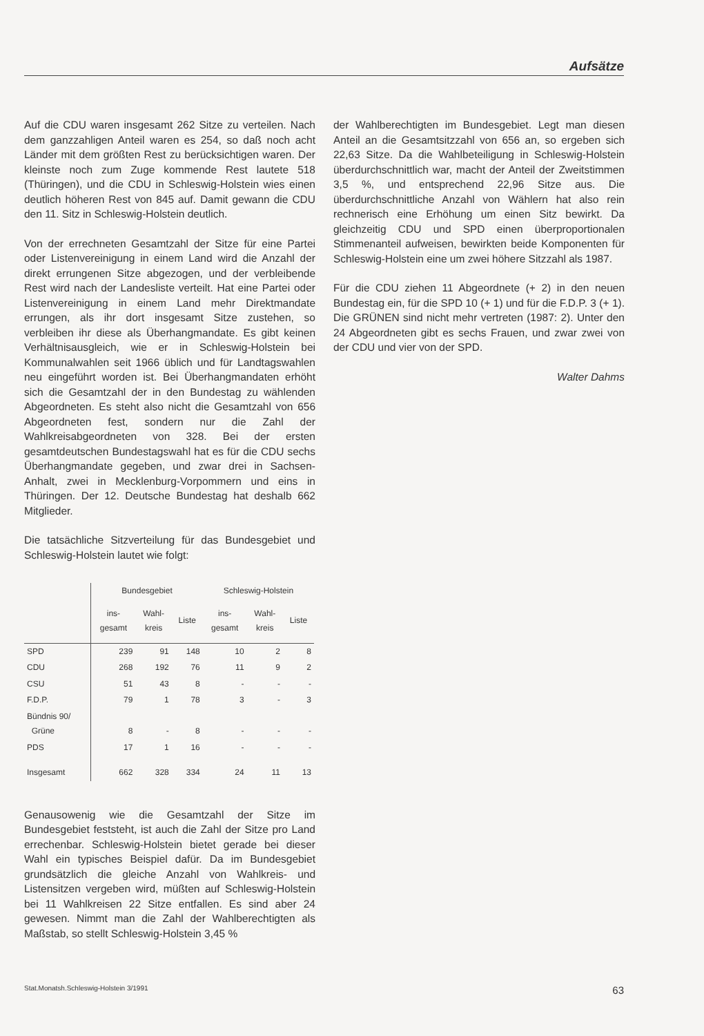Aufsätze
Auf die CDU waren insgesamt 262 Sitze zu verteilen. Nach dem ganzzahligen Anteil waren es 254, so daß noch acht Länder mit dem größten Rest zu berücksichtigen waren. Der kleinste noch zum Zuge kommende Rest lautete 518 (Thüringen), und die CDU in Schleswig-Holstein wies einen deutlich höheren Rest von 845 auf. Damit gewann die CDU den 11. Sitz in Schleswig-Holstein deutlich.
Von der errechneten Gesamtzahl der Sitze für eine Partei oder Listenvereinigung in einem Land wird die Anzahl der direkt errungenen Sitze abgezogen, und der verbleibende Rest wird nach der Landesliste verteilt. Hat eine Partei oder Listenvereinigung in einem Land mehr Direktmandate errungen, als ihr dort insgesamt Sitze zustehen, so verbleiben ihr diese als Überhangmandate. Es gibt keinen Verhältnisausgleich, wie er in Schleswig-Holstein bei Kommunalwahlen seit 1966 üblich und für Landtagswahlen neu eingeführt worden ist. Bei Überhangmandaten erhöht sich die Gesamtzahl der in den Bundestag zu wählenden Abgeordneten. Es steht also nicht die Gesamtzahl von 656 Abgeordneten fest, sondern nur die Zahl der Wahlkreisabgeordneten von 328. Bei der ersten gesamtdeutschen Bundestagswahl hat es für die CDU sechs Überhangmandate gegeben, und zwar drei in Sachsen-Anhalt, zwei in Mecklenburg-Vorpommern und eins in Thüringen. Der 12. Deutsche Bundestag hat deshalb 662 Mitglieder.
Die tatsächliche Sitzverteilung für das Bundesgebiet und Schleswig-Holstein lautet wie folgt:
| | Bundesgebiet | | | Schleswig-Holstein | | |
| | ins- gesamt | Wahl- kreis | Liste | ins- gesamt | Wahl- kreis | Liste |
| SPD | 239 | 91 | 148 | 10 | 2 | 8 |
| CDU | 268 | 192 | 76 | 11 | 9 | 2 |
| CSU | 51 | 43 | 8 | - | - | - |
| F.D.P. | 79 | 1 | 78 | 3 | - | 3 |
| Bündnis 90/ Grüne | 8 | - | 8 | - | - | - |
| PDS | 17 | 1 | 16 | - | - | - |
| Insgesamt | 662 | 328 | 334 | 24 | 11 | 13 |
Genausowenig wie die Gesamtzahl der Sitze im Bundesgebiet feststeht, ist auch die Zahl der Sitze pro Land errechenbar. Schleswig-Holstein bietet gerade bei dieser Wahl ein typisches Beispiel dafür. Da im Bundesgebiet grundsätzlich die gleiche Anzahl von Wahlkreis- und Listensitzen vergeben wird, müßten auf Schleswig-Holstein bei 11 Wahlkreisen 22 Sitze entfallen. Es sind aber 24 gewesen. Nimmt man die Zahl der Wahlberechtigten als Maßstab, so stellt Schleswig-Holstein 3,45 %
der Wahlberechtigten im Bundesgebiet. Legt man diesen Anteil an die Gesamtsitzzahl von 656 an, so ergeben sich 22,63 Sitze. Da die Wahlbeteiligung in Schleswig-Holstein überdurchschnittlich war, macht der Anteil der Zweitstimmen 3,5 %, und entsprechend 22,96 Sitze aus. Die überdurchschnittliche Anzahl von Wählern hat also rein rechnerisch eine Erhöhung um einen Sitz bewirkt. Da gleichzeitig CDU und SPD einen überproportionalen Stimmenanteil aufweisen, bewirkten beide Komponenten für Schleswig-Holstein eine um zwei höhere Sitzzahl als 1987.
Für die CDU ziehen 11 Abgeordnete (+ 2) in den neuen Bundestag ein, für die SPD 10 (+ 1) und für die F.D.P. 3 (+ 1). Die GRÜNEN sind nicht mehr vertreten (1987: 2). Unter den 24 Abgeordneten gibt es sechs Frauen, und zwar zwei von der CDU und vier von der SPD.
Walter Dahms
Stat.Monatsh.Schleswig-Holstein 3/1991 63